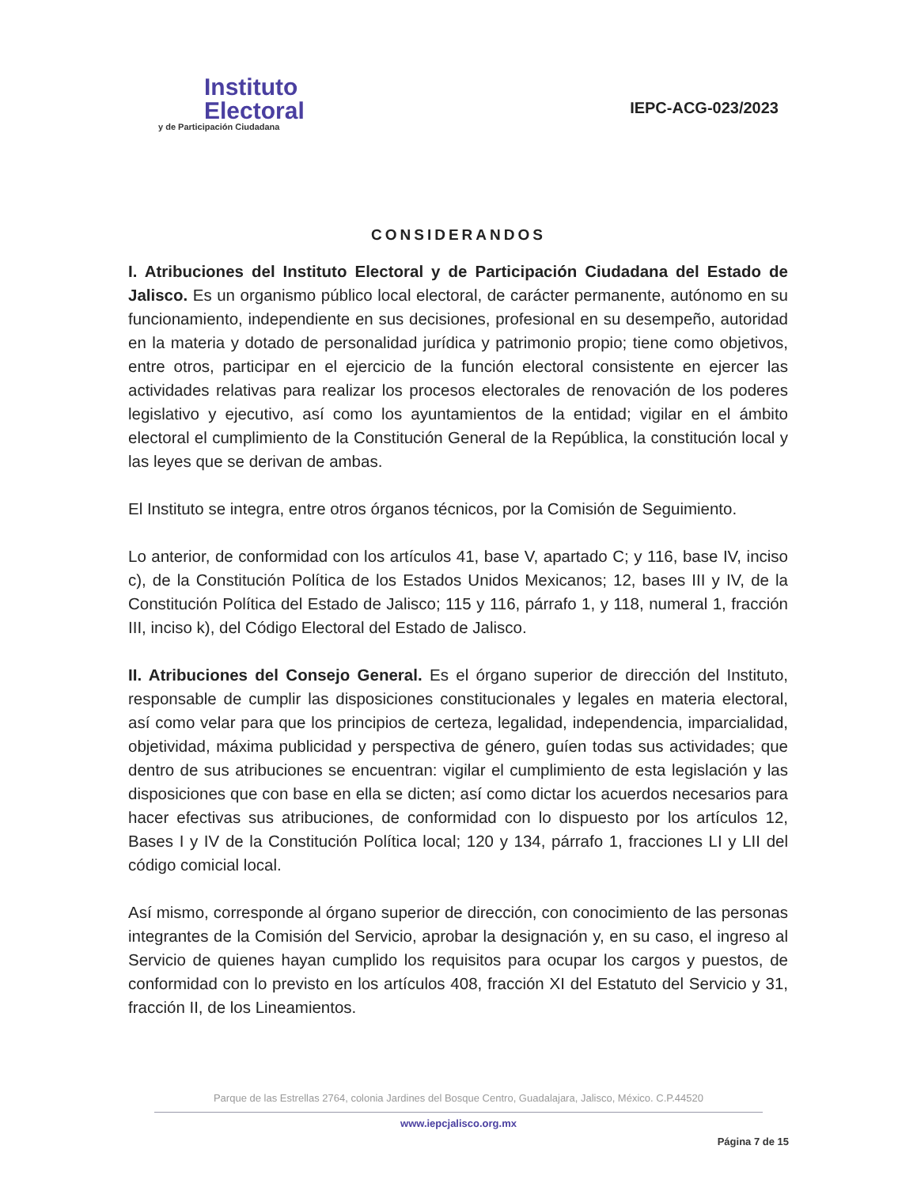Instituto
Electoral
y de Participación Ciudadana
IEPC-ACG-023/2023
CONSIDERANDOS
I. Atribuciones del Instituto Electoral y de Participación Ciudadana del Estado de Jalisco. Es un organismo público local electoral, de carácter permanente, autónomo en su funcionamiento, independiente en sus decisiones, profesional en su desempeño, autoridad en la materia y dotado de personalidad jurídica y patrimonio propio; tiene como objetivos, entre otros, participar en el ejercicio de la función electoral consistente en ejercer las actividades relativas para realizar los procesos electorales de renovación de los poderes legislativo y ejecutivo, así como los ayuntamientos de la entidad; vigilar en el ámbito electoral el cumplimiento de la Constitución General de la República, la constitución local y las leyes que se derivan de ambas.
El Instituto se integra, entre otros órganos técnicos, por la Comisión de Seguimiento.
Lo anterior, de conformidad con los artículos 41, base V, apartado C; y 116, base IV, inciso c), de la Constitución Política de los Estados Unidos Mexicanos; 12, bases III y IV, de la Constitución Política del Estado de Jalisco; 115 y 116, párrafo 1, y 118, numeral 1, fracción III, inciso k), del Código Electoral del Estado de Jalisco.
II. Atribuciones del Consejo General. Es el órgano superior de dirección del Instituto, responsable de cumplir las disposiciones constitucionales y legales en materia electoral, así como velar para que los principios de certeza, legalidad, independencia, imparcialidad, objetividad, máxima publicidad y perspectiva de género, guíen todas sus actividades; que dentro de sus atribuciones se encuentran: vigilar el cumplimiento de esta legislación y las disposiciones que con base en ella se dicten; así como dictar los acuerdos necesarios para hacer efectivas sus atribuciones, de conformidad con lo dispuesto por los artículos 12, Bases I y IV de la Constitución Política local; 120 y 134, párrafo 1, fracciones LI y LII del código comicial local.
Así mismo, corresponde al órgano superior de dirección, con conocimiento de las personas integrantes de la Comisión del Servicio, aprobar la designación y, en su caso, el ingreso al Servicio de quienes hayan cumplido los requisitos para ocupar los cargos y puestos, de conformidad con lo previsto en los artículos 408, fracción XI del Estatuto del Servicio y 31, fracción II, de los Lineamientos.
Parque de las Estrellas 2764, colonia Jardines del Bosque Centro, Guadalajara, Jalisco, México. C.P.44520
www.iepcjalisco.org.mx
Página 7 de 15